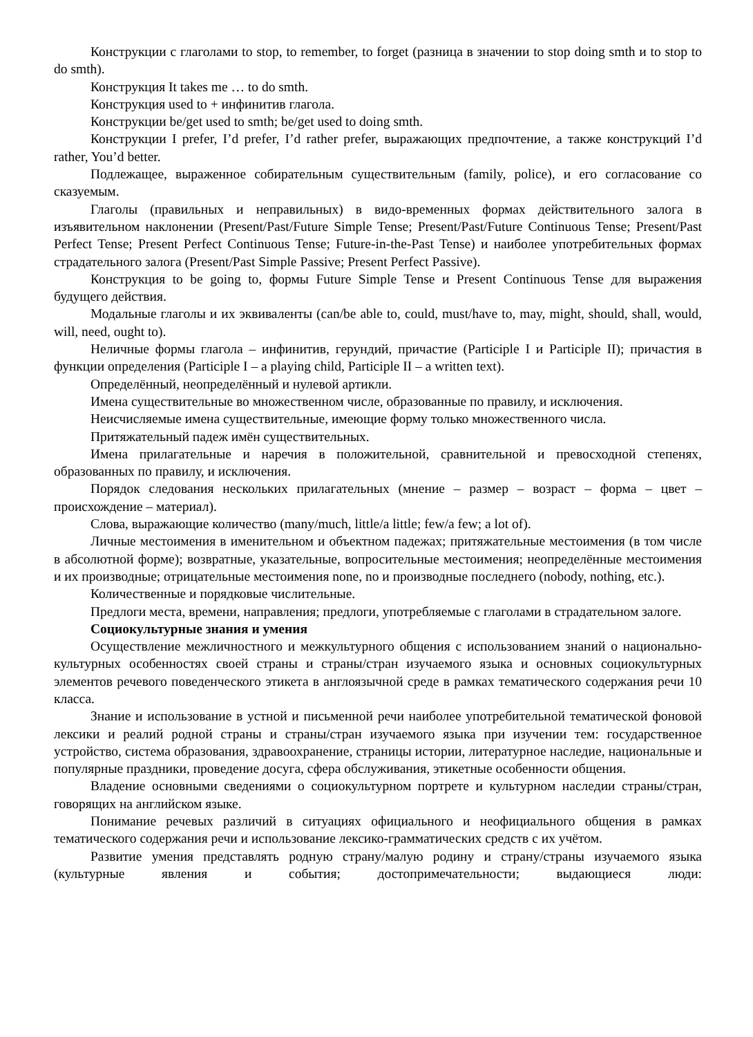Конструкции с глаголами to stop, to remember, to forget (разница в значении to stop doing smth и to stop to do smth).
Конструкция It takes me … to do smth.
Конструкция used to + инфинитив глагола.
Конструкции be/get used to smth; be/get used to doing smth.
Конструкции I prefer, I’d prefer, I’d rather prefer, выражающих предпочтение, а также конструкций I’d rather, You’d better.
Подлежащее, выраженное собирательным существительным (family, police), и его согласование со сказуемым.
Глаголы (правильных и неправильных) в видо-временных формах действительного залога в изъявительном наклонении (Present/Past/Future Simple Tense; Present/Past/Future Continuous Tense; Present/Past Perfect Tense; Present Perfect Continuous Tense; Future-in-the-Past Tense) и наиболее употребительных формах страдательного залога (Present/Past Simple Passive; Present Perfect Passive).
Конструкция to be going to, формы Future Simple Tense и Present Continuous Tense для выражения будущего действия.
Модальные глаголы и их эквиваленты (can/be able to, could, must/have to, may, might, should, shall, would, will, need, ought to).
Неличные формы глагола – инфинитив, герундий, причастие (Participle I и Participle II); причастия в функции определения (Participle I – a playing child, Participle II – a written text).
Определённый, неопределённый и нулевой артикли.
Имена существительные во множественном числе, образованные по правилу, и исключения.
Неисчисляемые имена существительные, имеющие форму только множественного числа.
Притяжательный падеж имён существительных.
Имена прилагательные и наречия в положительной, сравнительной и превосходной степенях, образованных по правилу, и исключения.
Порядок следования нескольких прилагательных (мнение – размер – возраст – форма – цвет – происхождение – материал).
Слова, выражающие количество (many/much, little/a little; few/a few; a lot of).
Личные местоимения в именительном и объектном падежах; притяжательные местоимения (в том числе в абсолютной форме); возвратные, указательные, вопросительные местоимения; неопределённые местоимения и их производные; отрицательные местоимения none, no и производные последнего (nobody, nothing, etc.).
Количественные и порядковые числительные.
Предлоги места, времени, направления; предлоги, употребляемые с глаголами в страдательном залоге.
Социокультурные знания и умения
Осуществление межличностного и межкультурного общения с использованием знаний о национально-культурных особенностях своей страны и страны/стран изучаемого языка и основных социокультурных элементов речевого поведенческого этикета в англоязычной среде в рамках тематического содержания речи 10 класса.
Знание и использование в устной и письменной речи наиболее употребительной тематической фоновой лексики и реалий родной страны и страны/стран изучаемого языка при изучении тем: государственное устройство, система образования, здравоохранение, страницы истории, литературное наследие, национальные и популярные праздники, проведение досуга, сфера обслуживания, этикетные особенности общения.
Владение основными сведениями о социокультурном портрете и культурном наследии страны/стран, говорящих на английском языке.
Понимание речевых различий в ситуациях официального и неофициального общения в рамках тематического содержания речи и использование лексико-грамматических средств с их учётом.
Развитие умения представлять родную страну/малую родину и страну/страны изучаемого языка (культурные явления и события; достопримечательности; выдающиеся люди: